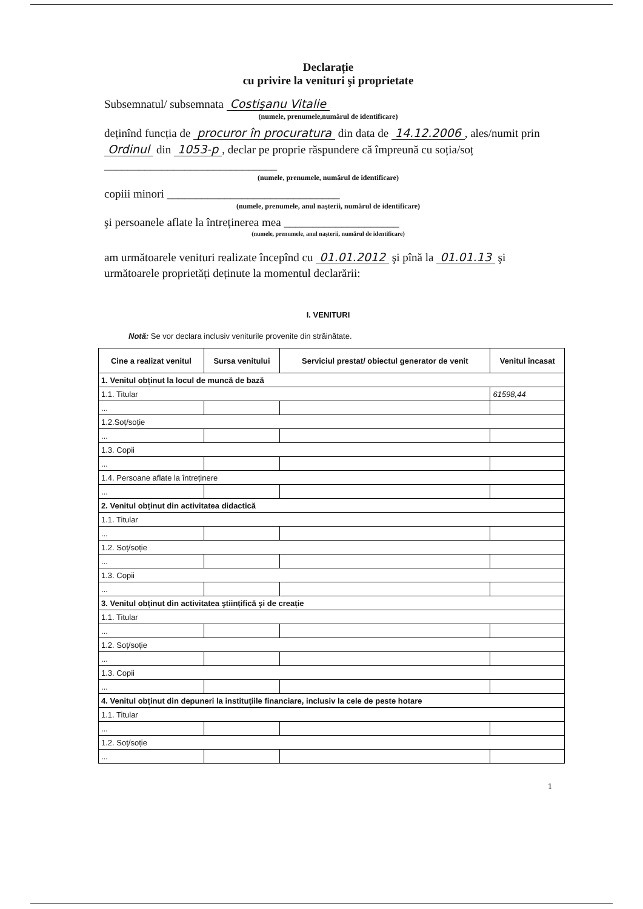Declarație
cu privire la venituri şi proprietate
Subsemnatul/ subsemnata Costişanu Vitalie
(numele, prenumele,numărul de identificare)
deținînd funcția de procuror în procuratura din data de 14.12.2006, ales/numit prin Ordinul din 1053-p, declar pe proprie răspundere că împreună cu soția/soț ______________________________
(numele, prenumele, numărul de identificare)
copiii minori ______________________________
(numele, prenumele, anul naşterii, numărul de identificare)
şi persoanele aflate la întreținerea mea ____________________
(numele, prenumele, anul naşterii, numărul de identificare)
am următoarele venituri realizate începînd cu 01.01.2012 şi pînă la 01.01.13 şi următoarele proprietăți deținute la momentul declarării:
I. VENITURI
Notă: Se vor declara inclusiv veniturile provenite din străinătate.
| Cine a realizat venitul | Sursa venitului | Serviciul prestat/ obiectul generator de venit | Venitul încasat |
| --- | --- | --- | --- |
| 1. Venitul obținut la locul de muncă de bază | | | |
| 1.1. Titular | | | 61598,44 |
| ... | | | |
| 1.2.Soț/soție | | | |
| ... | | | |
| 1.3. Copii | | | |
| ... | | | |
| 1.4. Persoane aflate la întreținere | | | |
| ... | | | |
| 2. Venitul obținut din activitatea didactică | | | |
| 1.1. Titular | | | |
| ... | | | |
| 1.2. Soț/soție | | | |
| ... | | | |
| 1.3. Copii | | | |
| ... | | | |
| 3. Venitul obținut din activitatea ştiințifică şi de creație | | | |
| 1.1. Titular | | | |
| ... | | | |
| 1.2. Soț/soție | | | |
| ... | | | |
| 1.3. Copii | | | |
| ... | | | |
| 4. Venitul obținut din depuneri la instituțiile financiare, inclusiv la cele de peste hotare | | | |
| 1.1. Titular | | | |
| ... | | | |
| 1.2. Soț/soție | | | |
| ... | | | |
1